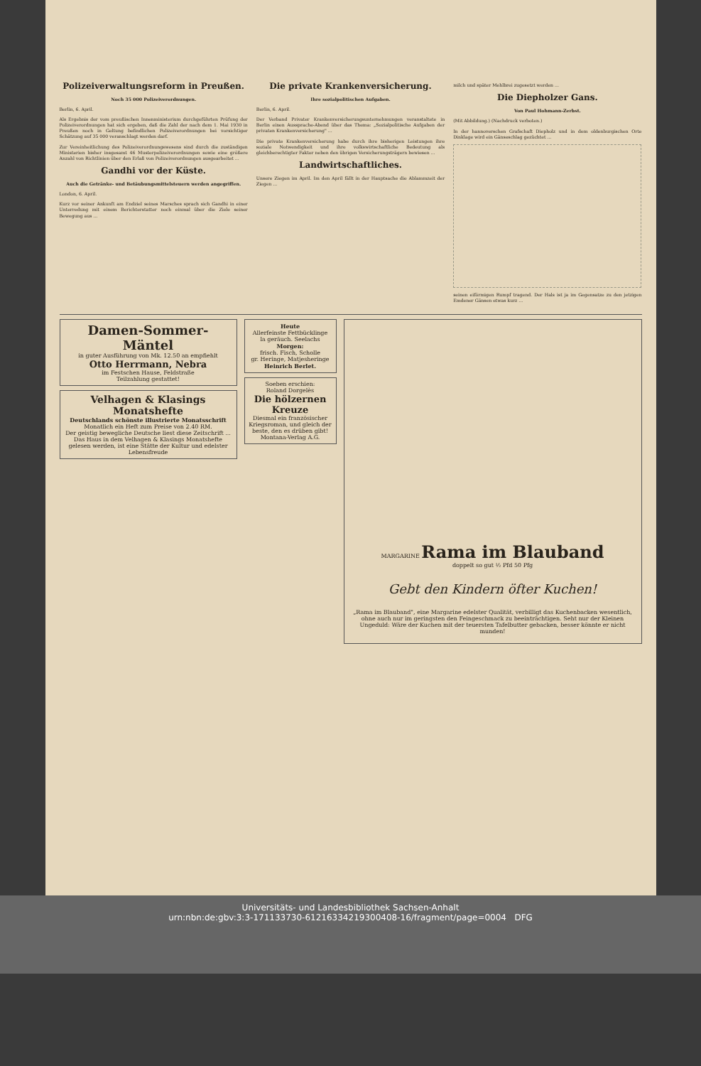Polizeiverwaltungsreform in Preußen.
Noch 35 000 Polizeiverordnungen.
Berlin, 6. April.
Als Ergebnis der vom preußischen Innenministerium durchgeführten Prüfung der Polizeiverordnungen hat sich ergeben, daß die Zahl der nach dem 1. Mai 1930 in Preußen noch in Geltung befindlichen Polizeiverordnungen bei vorsichtiger Schätzung auf 35 000 veranschlagt werden darf.
Zur Vereinheitlichung des Polizeiverordnungswesens sind durch die zuständigen Ministerien bisher insgesamt 46 Musterpolizeiverordnungen sowie eine größere Anzahl von Richtlinien über den Erlaß von Polizeiverordnungen ausgearbeitet ...
Gandhi vor der Küste.
Auch die Getränke- und Betäubungsmittelsteuern werden angegriffen.
London, 6. April.
Kurz vor seiner Ankunft am Endziel seines Marsches sprach sich Gandhi in einer Unterredung mit einem Berichterstatter noch einmal über die Ziele seiner Bewegung aus ...
Die private Krankenversicherung.
Ihre sozialpolitischen Aufgaben.
Berlin, 6. April.
Der Verband Privater Krankenversicherungsunternehmungen veranstaltete in Berlin einen Aussprache-Abend über das Thema: „Sozialpolitische Aufgaben der privaten Krankenversicherung" ...
Die private Krankenversicherung habe durch ihre bisherigen Leistungen ihre soziale Notwendigkeit und ihre volkswirtschaftliche Bedeutung als gleichberechtigter Faktor neben den übrigen Versicherungsträgern bewiesen ...
Landwirtschaftliches.
Unsere Ziegen im April. Im den April fällt in der Hauptsache die Ablammzeit der Ziegen ...
milch und später Mehlbrei zugesetzt werden ...
Die Diepholzer Gans.
Von Paul Hohmann-Zerbst.
(Mit Abbildung.) (Nachdruck verboten.)
In der hannoverschen Grafschaft Diepholz und in dem oldenburgischen Orte Dinklage wird ein Gänseschlag gezüchtet ...
seinen eiförmigen Rumpf tragend. Der Hals ist ja im Gegensatze zu den jetzigen Emdener Gänsen etwas kurz ...
Damen-Sommer-Mäntel
in guter Ausführung von Mk. 12.50 an empfiehlt
Otto Herrmann, Nebra
im Festschen Hause, Feldstraße
Teilzahlung gestattet!
Velhagen & Klasings Monatshefte
Deutschlands schönste illustrierte Monatsschrift
Monatlich ein Heft zum Preise von 2.40 RM.
Der geistig bewegliche Deutsche liest diese Zeitschrift ...
Das Haus in dem Velhagen & Klasings Monatshefte gelesen werden, ist eine Stätte der Kultur und edelster Lebensfreude
Heute
Allerfeinste Fettbücklinge
la geräuch. Seelachs
Morgen:
frisch. Fisch, Scholle
gr. Heringe, Matjesheringe
Heinrich Berlet.
Soeben erschien:
Roland Dorgelès
Die hölzernen Kreuze
Diesmal ein französischer Kriegsroman, und gleich der beste, den es drüben gibt!
Montana-Verlag A.G.
MARGARINE Rama im Blauband
doppelt so gut ½ Pfd 50 Pfg
Gebt den Kindern öfter Kuchen!
„Rama im Blauband", eine Margarine edelster Qualität, verbilligt das Kuchenbacken wesentlich, ohne auch nur im geringsten den Feingeschmack zu beeinträchtigen. Seht nur der Kleinen Ungeduld: Wäre der Kuchen mit der teuersten Tafelbutter gebacken, besser könnte er nicht munden!
Universitäts- und Landesbibliothek Sachsen-Anhalt
urn:nbn:de:gbv:3:3-171133730-612163342193004​08-16/fragment/page=0004 DFG